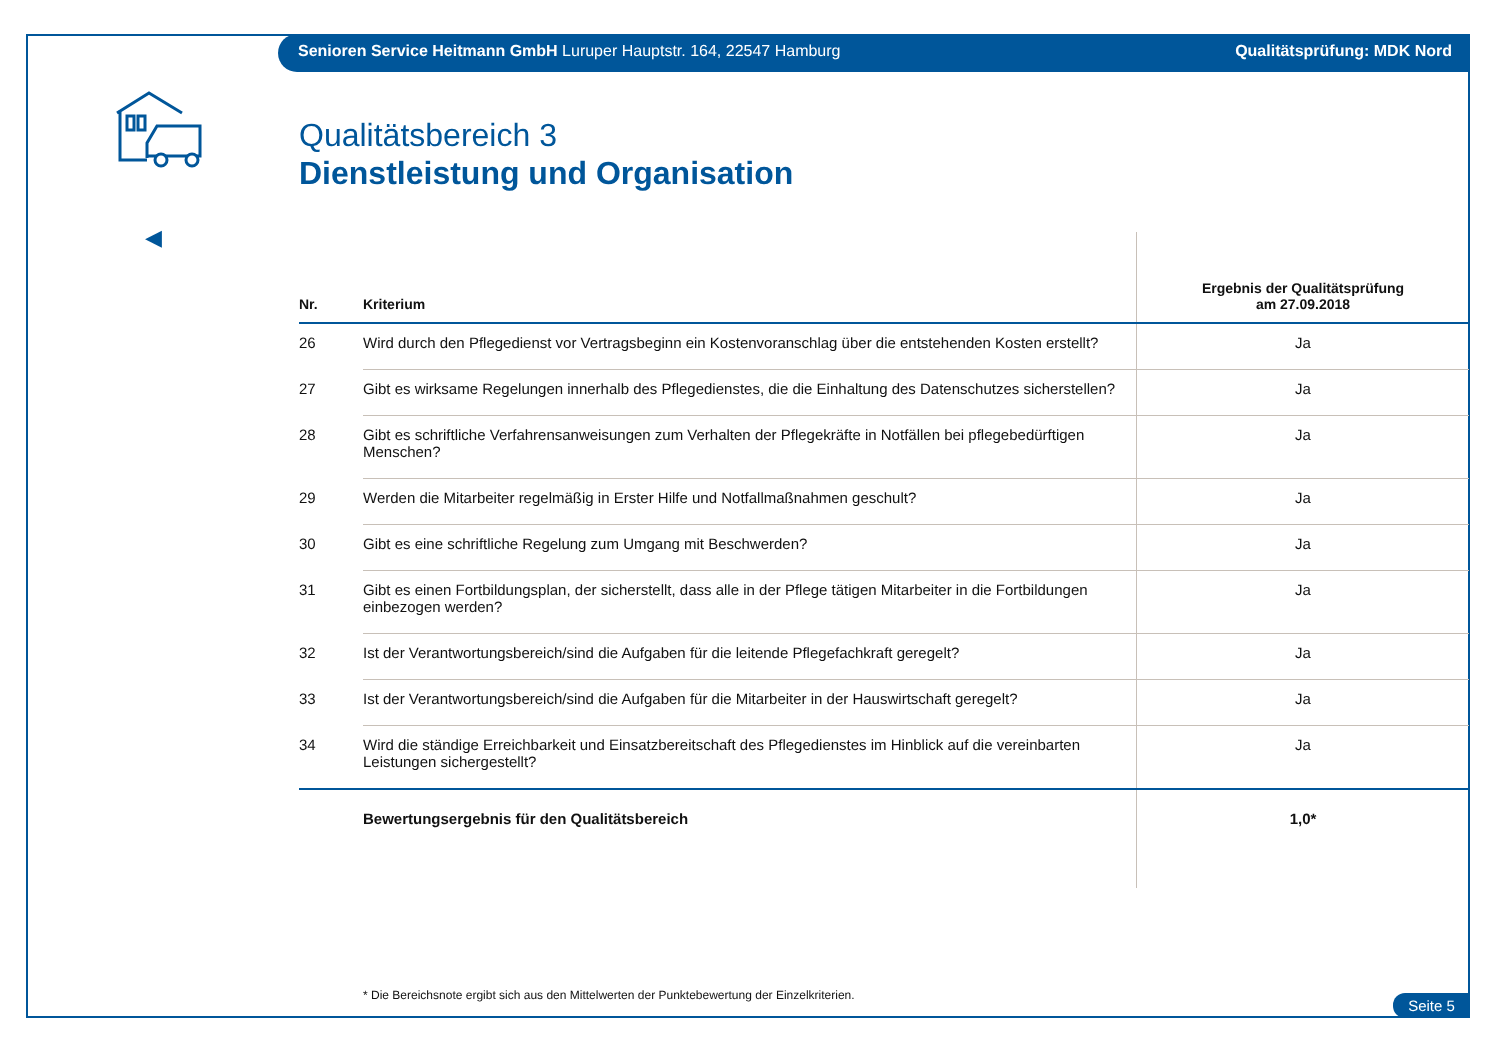Senioren Service Heitmann GmbH Luruper Hauptstr. 164, 22547 Hamburg Qualitätsprüfung: MDK Nord
◀
Qualitätsbereich 3
Dienstleistung und Organisation
| Nr. | Kriterium | Ergebnis der Qualitätsprüfung am 27.09.2018 |
| --- | --- | --- |
| 26 | Wird durch den Pflegedienst vor Vertragsbeginn ein Kostenvoranschlag über die entstehenden Kosten erstellt? | Ja |
| 27 | Gibt es wirksame Regelungen innerhalb des Pflegedienstes, die die Einhaltung des Datenschutzes sicherstellen? | Ja |
| 28 | Gibt es schriftliche Verfahrensanweisungen zum Verhalten der Pflegekräfte in Notfällen bei pflegebedürftigen Menschen? | Ja |
| 29 | Werden die Mitarbeiter regelmäßig in Erster Hilfe und Notfallmaßnahmen geschult? | Ja |
| 30 | Gibt es eine schriftliche Regelung zum Umgang mit Beschwerden? | Ja |
| 31 | Gibt es einen Fortbildungsplan, der sicherstellt, dass alle in der Pflege tätigen Mitarbeiter in die Fortbildungen einbezogen werden? | Ja |
| 32 | Ist der Verantwortungsbereich/sind die Aufgaben für die leitende Pflegefachkraft geregelt? | Ja |
| 33 | Ist der Verantwortungsbereich/sind die Aufgaben für die Mitarbeiter in der Hauswirtschaft geregelt? | Ja |
| 34 | Wird die ständige Erreichbarkeit und Einsatzbereitschaft des Pflegedienstes im Hinblick auf die vereinbarten Leistungen sichergestellt? | Ja |
| | Bewertungsergebnis für den Qualitätsbereich | 1,0* |
* Die Bereichsnote ergibt sich aus den Mittelwerten der Punktebewertung der Einzelkriterien.
Seite 5